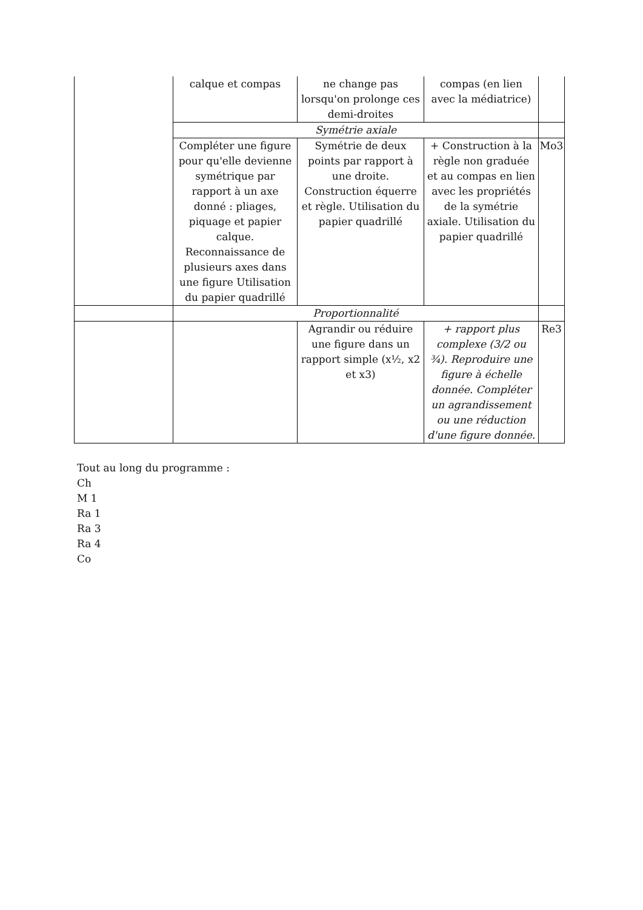| | calque et compas | ne change pas lorsqu'on prolonge ces demi-droites | compas (en lien avec la médiatrice) | |
| | Symétrie axiale | | | |
| | Compléter une figure pour qu'elle devienne symétrique par rapport à un axe donné : pliages, piquage et papier calque. Reconnaissance de plusieurs axes dans une figure Utilisation du papier quadrillé | Symétrie de deux points par rapport à une droite. Construction équerre et règle. Utilisation du papier quadrillé | + Construction à la règle non graduée et au compas en lien avec les propriétés de la symétrie axiale. Utilisation du papier quadrillé | Mo3 |
| | Proportionnalité | | | |
| | | Agrandir ou réduire une figure dans un rapport simple (x½, x2 et x3) | + rapport plus complexe (3/2 ou ¾). Reproduire une figure à échelle donnée. Compléter un agrandissement ou une réduction d'une figure donnée. | Re3 |
Tout au long du programme :
Ch
M 1
Ra 1
Ra 3
Ra 4
Co